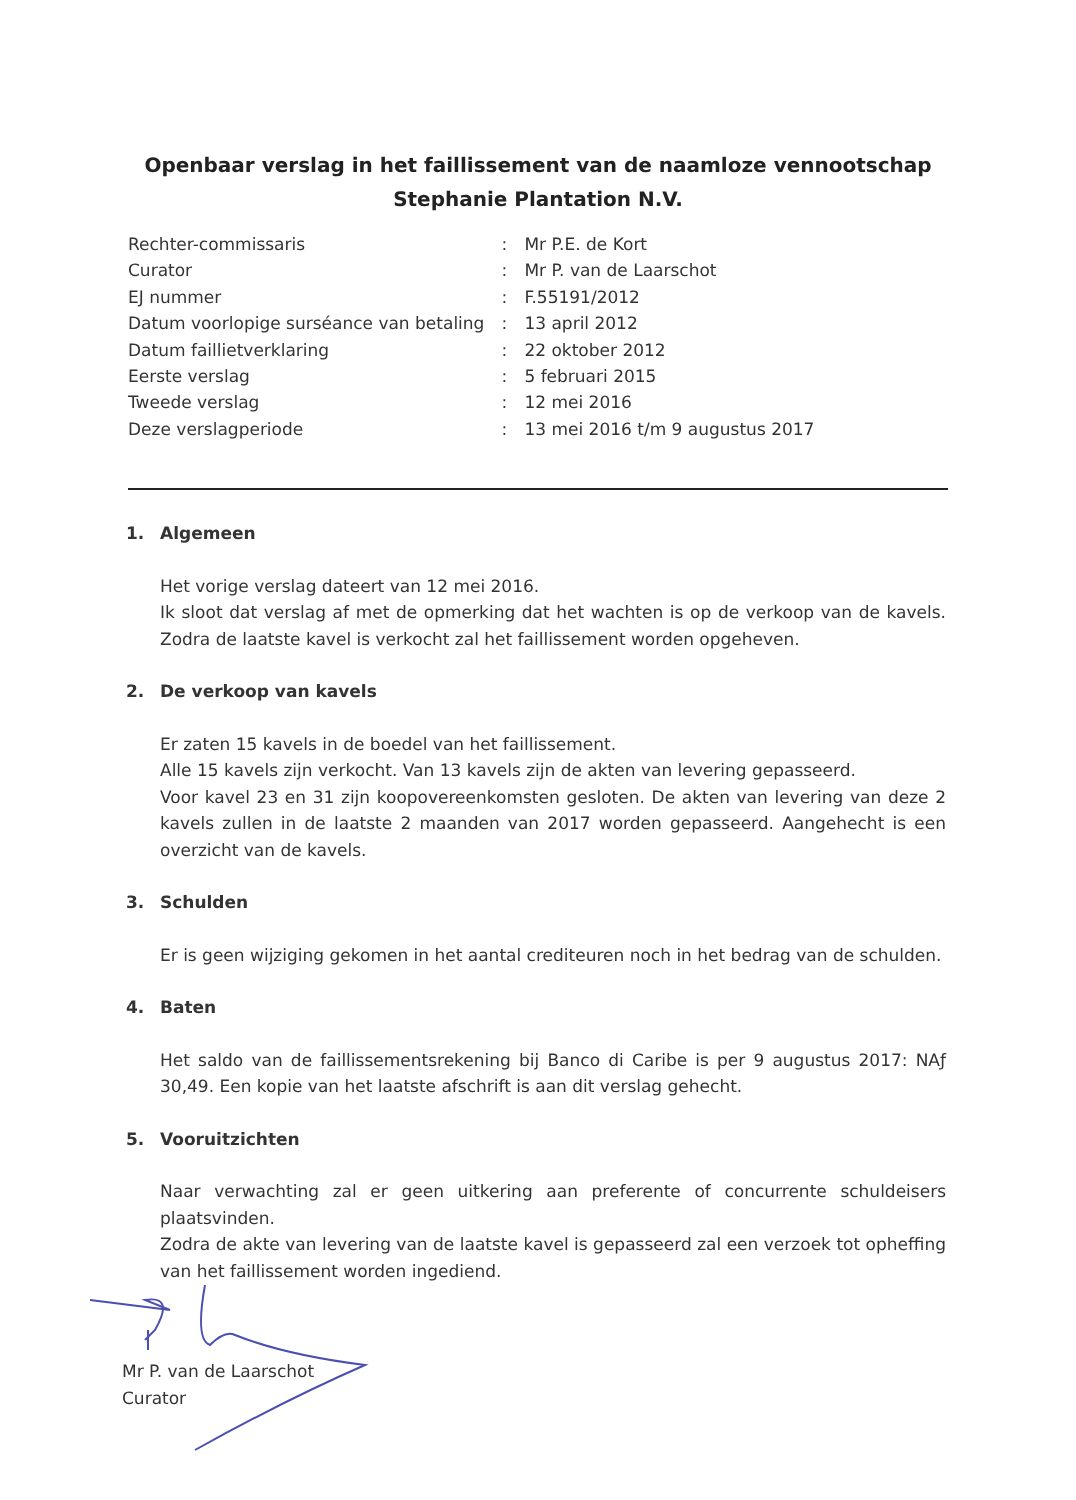Openbaar verslag in het faillissement van de naamloze vennootschap
Stephanie Plantation N.V.
| Rechter-commissaris | : | Mr P.E. de Kort |
| Curator | : | Mr P. van de Laarschot |
| EJ nummer | : | F.55191/2012 |
| Datum voorlopige surséance van betaling | : | 13 april 2012 |
| Datum faillietverklaring | : | 22 oktober 2012 |
| Eerste verslag | : | 5 februari 2015 |
| Tweede verslag | : | 12 mei 2016 |
| Deze verslagperiode | : | 13 mei 2016 t/m 9 augustus 2017 |
1. Algemeen
Het vorige verslag dateert van 12 mei 2016.
Ik sloot dat verslag af met de opmerking dat het wachten is op de verkoop van de kavels. Zodra de laatste kavel is verkocht zal het faillissement worden opgeheven.
2. De verkoop van kavels
Er zaten 15 kavels in de boedel van het faillissement.
Alle 15 kavels zijn verkocht. Van 13 kavels zijn de akten van levering gepasseerd.
Voor kavel 23 en 31 zijn koopovereenkomsten gesloten. De akten van levering van deze 2 kavels zullen in de laatste 2 maanden van 2017 worden gepasseerd. Aangehecht is een overzicht van de kavels.
3. Schulden
Er is geen wijziging gekomen in het aantal crediteuren noch in het bedrag van de schulden.
4. Baten
Het saldo van de faillissementsrekening bij Banco di Caribe is per 9 augustus 2017: NAƒ 30,49. Een kopie van het laatste afschrift is aan dit verslag gehecht.
5. Vooruitzichten
Naar verwachting zal er geen uitkering aan preferente of concurrente schuldeisers plaatsvinden.
Zodra de akte van levering van de laatste kavel is gepasseerd zal een verzoek tot opheffing van het faillissement worden ingediend.
Mr P. van de Laarschot
Curator